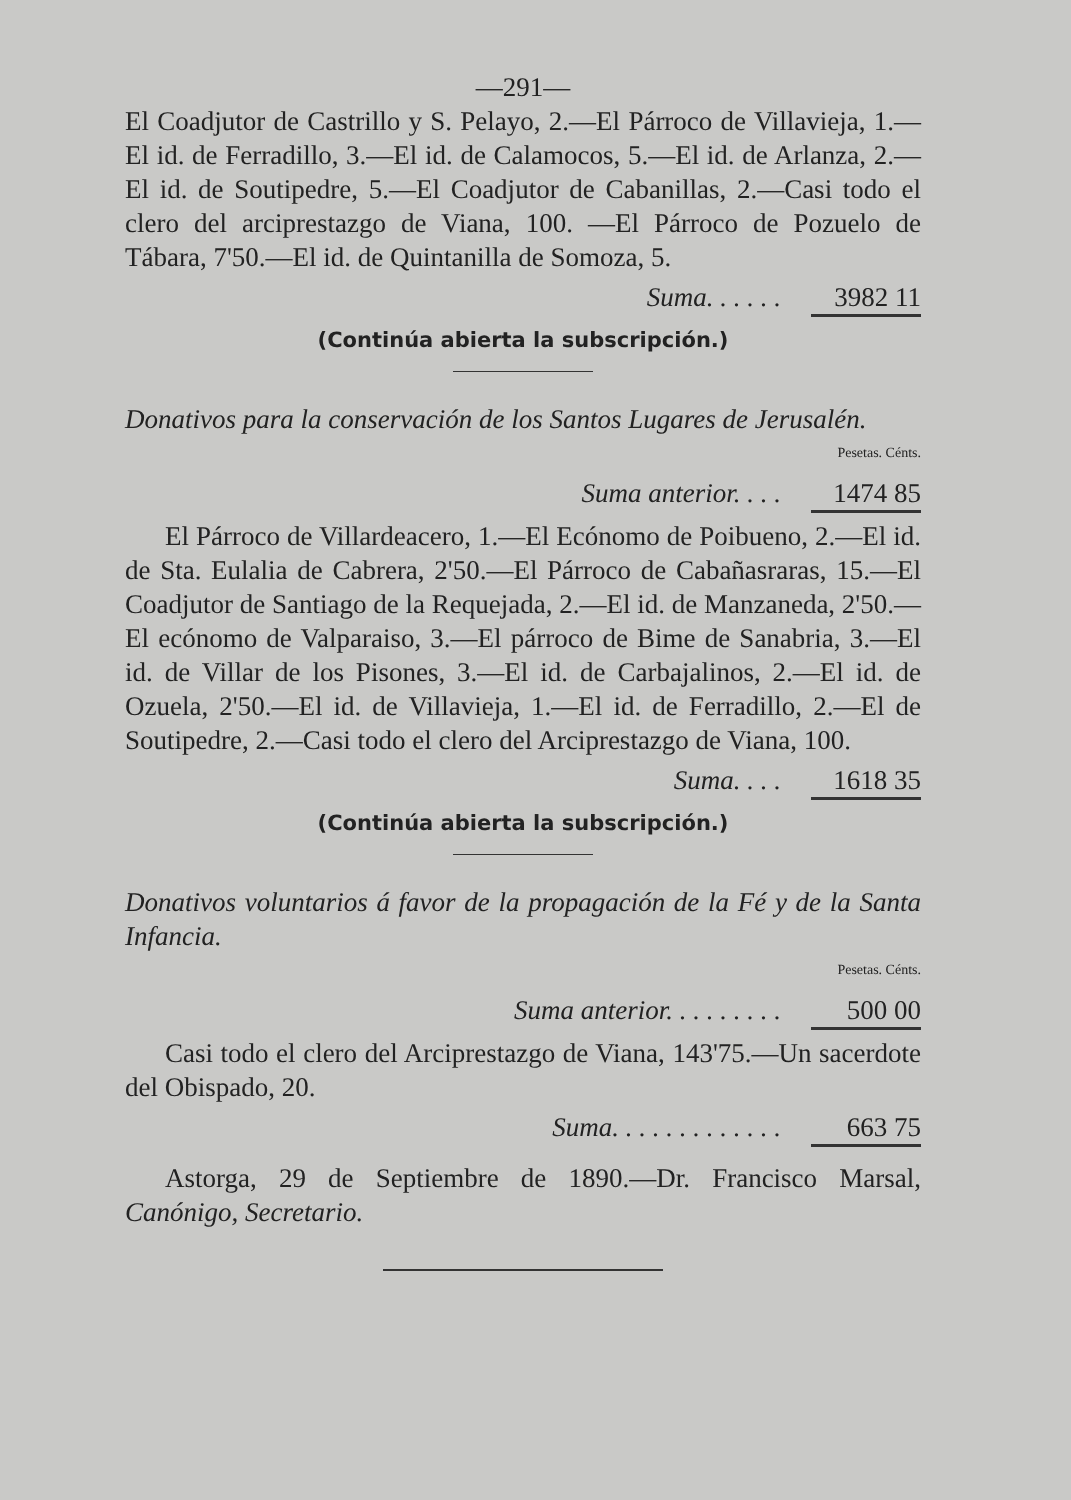—291—
El Coadjutor de Castrillo y S. Pelayo, 2.—El Párroco de Villavieja, 1.—El id. de Ferradillo, 3.—El id. de Calamocos, 5.—El id. de Arlanza, 2.—El id. de Soutipedre, 5.—El Coadjutor de Cabanillas, 2.—Casi todo el clero del arciprestazgo de Viana, 100. —El Párroco de Pozuelo de Tábara, 7'50.—El id. de Quintanilla de Somoza, 5.
Suma. . . . . . 3982 11
(Continúa abierta la subscripción.)
Donativos para la conservación de los Santos Lugares de Jerusalén.
Pesetas. Cénts.
Suma anterior. . . . 1474 85
El Párroco de Villardeacero, 1.—El Ecónomo de Poibueno, 2.—El id. de Sta. Eulalia de Cabrera, 2'50.—El Párroco de Cabañasraras, 15.—El Coadjutor de Santiago de la Requejada, 2.—El id. de Manzaneda, 2'50.—El ecónomo de Valparaiso, 3.—El párroco de Bime de Sanabria, 3.—El id. de Villar de los Pisones, 3.—El id. de Carbajalinos, 2.—El id. de Ozuela, 2'50.—El id. de Villavieja, 1.—El id. de Ferradillo, 2.—El de Soutipedre, 2.—Casi todo el clero del Arciprestazgo de Viana, 100.
Suma. . . . 1618 35
(Continúa abierta la subscripción.)
Donativos voluntarios á favor de la propagación de la Fé y de la Santa Infancia.
Pesetas. Cénts.
Suma anterior. . . . . . . . . 500 00
Casi todo el clero del Arciprestazgo de Viana, 143'75.—Un sacerdote del Obispado, 20.
Suma. . . . . . . . . . . . . 663 75
Astorga, 29 de Septiembre de 1890.—Dr. Francisco Marsal, Canónigo, Secretario.